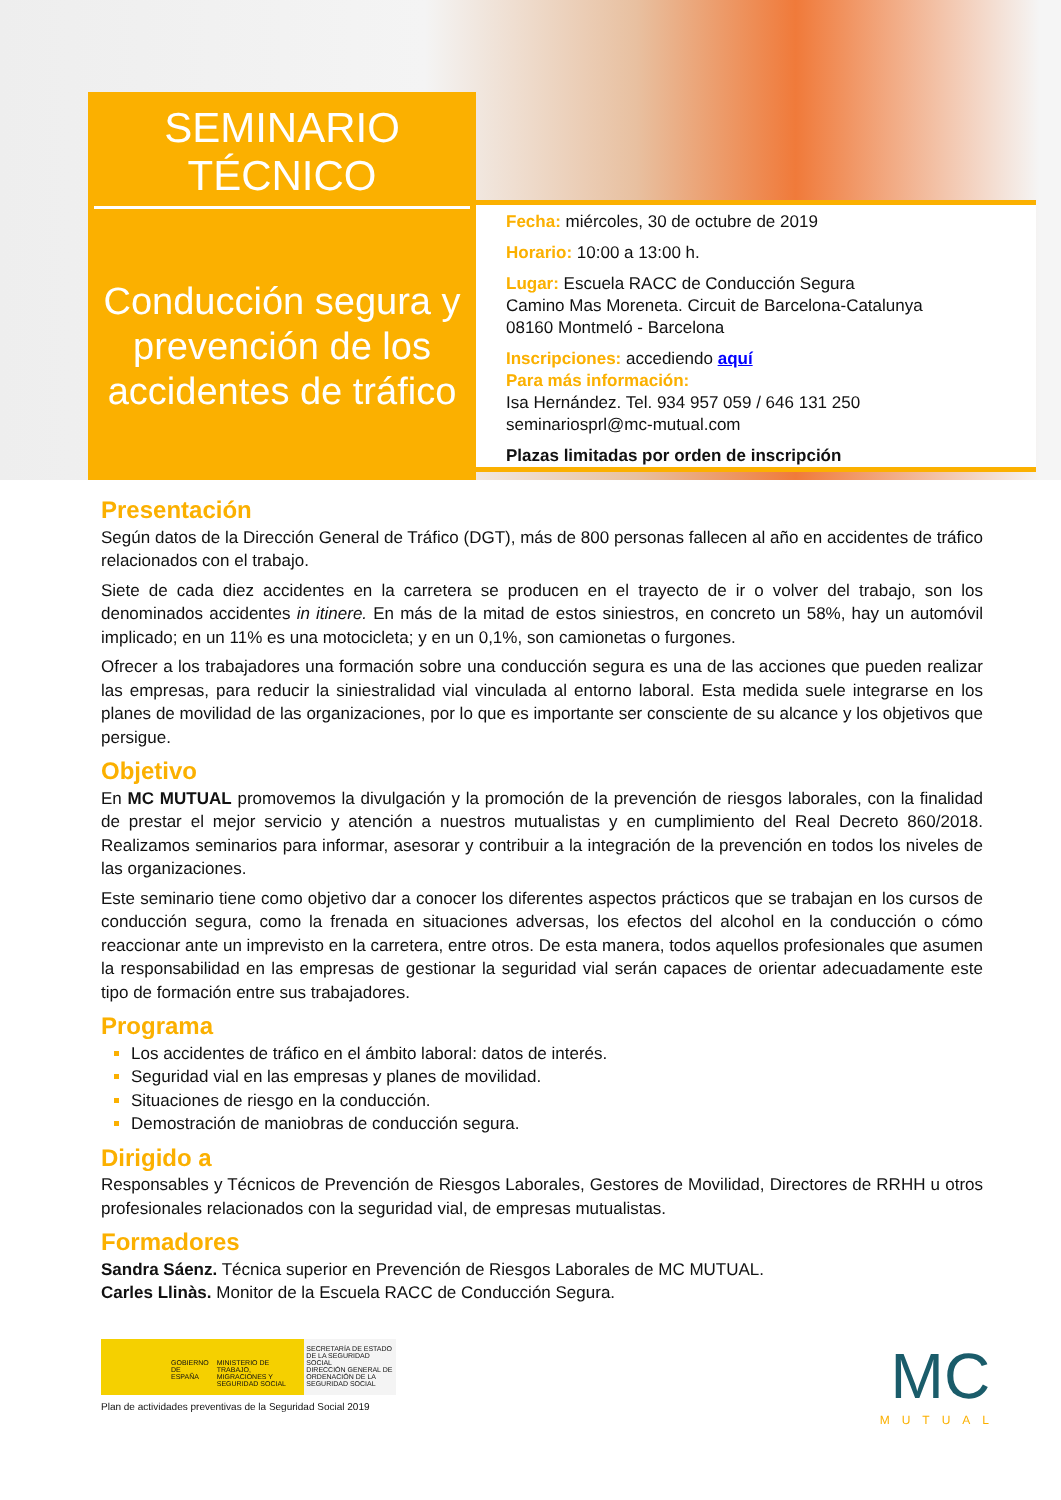SEMINARIO
TÉCNICO
Conducción segura y prevención de los accidentes de tráfico
Fecha: miércoles, 30 de octubre de 2019
Horario: 10:00 a 13:00 h.
Lugar: Escuela RACC de Conducción Segura
Camino Mas Moreneta. Circuit de Barcelona-Catalunya
08160 Montmeló - Barcelona
Inscripciones: accediendo aquí
Para más información:
Isa Hernández. Tel. 934 957 059 / 646 131 250
seminariosprl@mc-mutual.com
Plazas limitadas por orden de inscripción
Presentación
Según datos de la Dirección General de Tráfico (DGT), más de 800 personas fallecen al año en accidentes de tráfico relacionados con el trabajo.
Siete de cada diez accidentes en la carretera se producen en el trayecto de ir o volver del trabajo, son los denominados accidentes in itinere. En más de la mitad de estos siniestros, en concreto un 58%, hay un automóvil implicado; en un 11% es una motocicleta; y en un 0,1%, son camionetas o furgones.
Ofrecer a los trabajadores una formación sobre una conducción segura es una de las acciones que pueden realizar las empresas, para reducir la siniestralidad vial vinculada al entorno laboral. Esta medida suele integrarse en los planes de movilidad de las organizaciones, por lo que es importante ser consciente de su alcance y los objetivos que persigue.
Objetivo
En MC MUTUAL promovemos la divulgación y la promoción de la prevención de riesgos laborales, con la finalidad de prestar el mejor servicio y atención a nuestros mutualistas y en cumplimiento del Real Decreto 860/2018. Realizamos seminarios para informar, asesorar y contribuir a la integración de la prevención en todos los niveles de las organizaciones.
Este seminario tiene como objetivo dar a conocer los diferentes aspectos prácticos que se trabajan en los cursos de conducción segura, como la frenada en situaciones adversas, los efectos del alcohol en la conducción o cómo reaccionar ante un imprevisto en la carretera, entre otros. De esta manera, todos aquellos profesionales que asumen la responsabilidad en las empresas de gestionar la seguridad vial serán capaces de orientar adecuadamente este tipo de formación entre sus trabajadores.
Programa
Los accidentes de tráfico en el ámbito laboral: datos de interés.
Seguridad vial en las empresas y planes de movilidad.
Situaciones de riesgo en la conducción.
Demostración de maniobras de conducción segura.
Dirigido a
Responsables y Técnicos de Prevención de Riesgos Laborales, Gestores de Movilidad, Directores de RRHH u otros profesionales relacionados con la seguridad vial, de empresas mutualistas.
Formadores
Sandra Sáenz. Técnica superior en Prevención de Riesgos Laborales de MC MUTUAL.
Carles Llinàs. Monitor de la Escuela RACC de Conducción Segura.
GOBIERNO DE ESPAÑA MINISTERIO DE TRABAJO, MIGRACIONES Y SEGURIDAD SOCIAL SECRETARÍA DE ESTADO DE LA SEGURIDAD SOCIAL
DIRECCIÓN GENERAL DE ORDENACIÓN DE LA SEGURIDAD SOCIAL
Plan de actividades preventivas de la Seguridad Social 2019
MC
MUTUAL